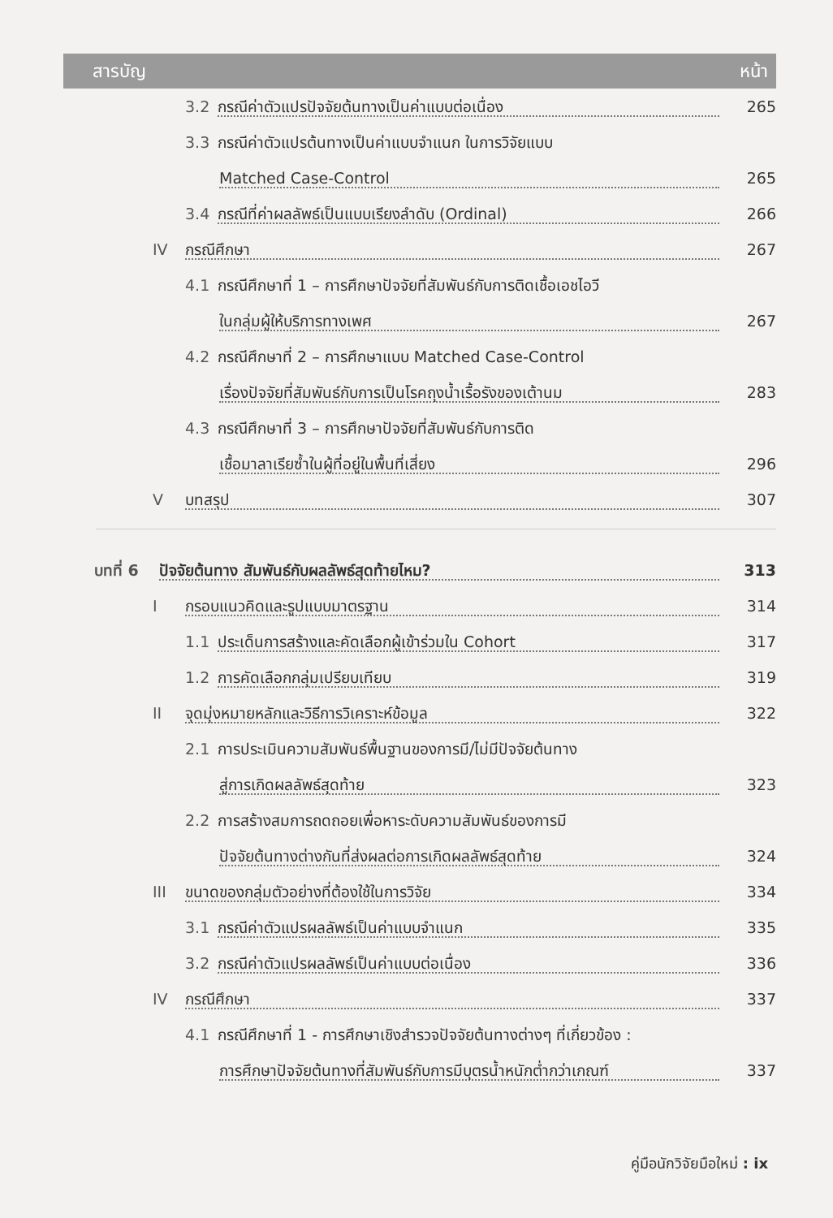สารบัญ หน้า
3.2 กรณีค่าตัวแปรปัจจัยต้นทางเป็นค่าแบบต่อเนื่อง 265
3.3 กรณีค่าตัวแปรต้นทางเป็นค่าแบบจำแนก ในการวิจัยแบบ
Matched Case-Control 265
3.4 กรณีที่ค่าผลลัพธ์เป็นแบบเรียงลำดับ (Ordinal) 266
IV กรณีศึกษา 267
4.1 กรณีศึกษาที่ 1 – การศึกษาปัจจัยที่สัมพันธ์กับการติดเชื้อเอชไอวี
ในกลุ่มผู้ให้บริการทางเพศ 267
4.2 กรณีศึกษาที่ 2 – การศึกษาแบบ Matched Case-Control
เรื่องปัจจัยที่สัมพันธ์กับการเป็นโรคถุงน้ำเรื้อรังของเต้านม 283
4.3 กรณีศึกษาที่ 3 – การศึกษาปัจจัยที่สัมพันธ์กับการติด
เชื้อมาลาเรียซ้ำในผู้ที่อยู่ในพื้นที่เสี่ยง 296
Vบทสรุป 307
บทที่ 6 ปัจจัยต้นทาง สัมพันธ์กับผลลัพธ์สุดท้ายไหม? 313
Iกรอบแนวคิดและรูปแบบมาตรฐาน 314
1.1 ประเด็นการสร้างและคัดเลือกผู้เข้าร่วมใน Cohort 317
1.2 การคัดเลือกกลุ่มเปรียบเทียบ 319
II จุดมุ่งหมายหลักและวิธีการวิเคราะห์ข้อมูล 322
2.1 การประเมินความสัมพันธ์พื้นฐานของการมี/ไม่มีปัจจัยต้นทาง
สู่การเกิดผลลัพธ์สุดท้าย 323
2.2 การสร้างสมการถดถอยเพื่อหาระดับความสัมพันธ์ของการมี
ปัจจัยต้นทางต่างกันที่ส่งผลต่อการเกิดผลลัพธ์สุดท้าย 324
III ขนาดของกลุ่มตัวอย่างที่ต้องใช้ในการวิจัย 334
3.1 กรณีค่าตัวแปรผลลัพธ์เป็นค่าแบบจำแนก 335
3.2 กรณีค่าตัวแปรผลลัพธ์เป็นค่าแบบต่อเนื่อง 336
IV กรณีศึกษา 337
4.1 กรณีศึกษาที่ 1 - การศึกษาเชิงสำรวจปัจจัยต้นทางต่างๆ ที่เกี่ยวข้อง :
การศึกษาปัจจัยต้นทางที่สัมพันธ์กับการมีบุตรน้ำหนักต่ำกว่าเกณฑ์ 337
คู่มือนักวิจัยมือใหม่ : ix